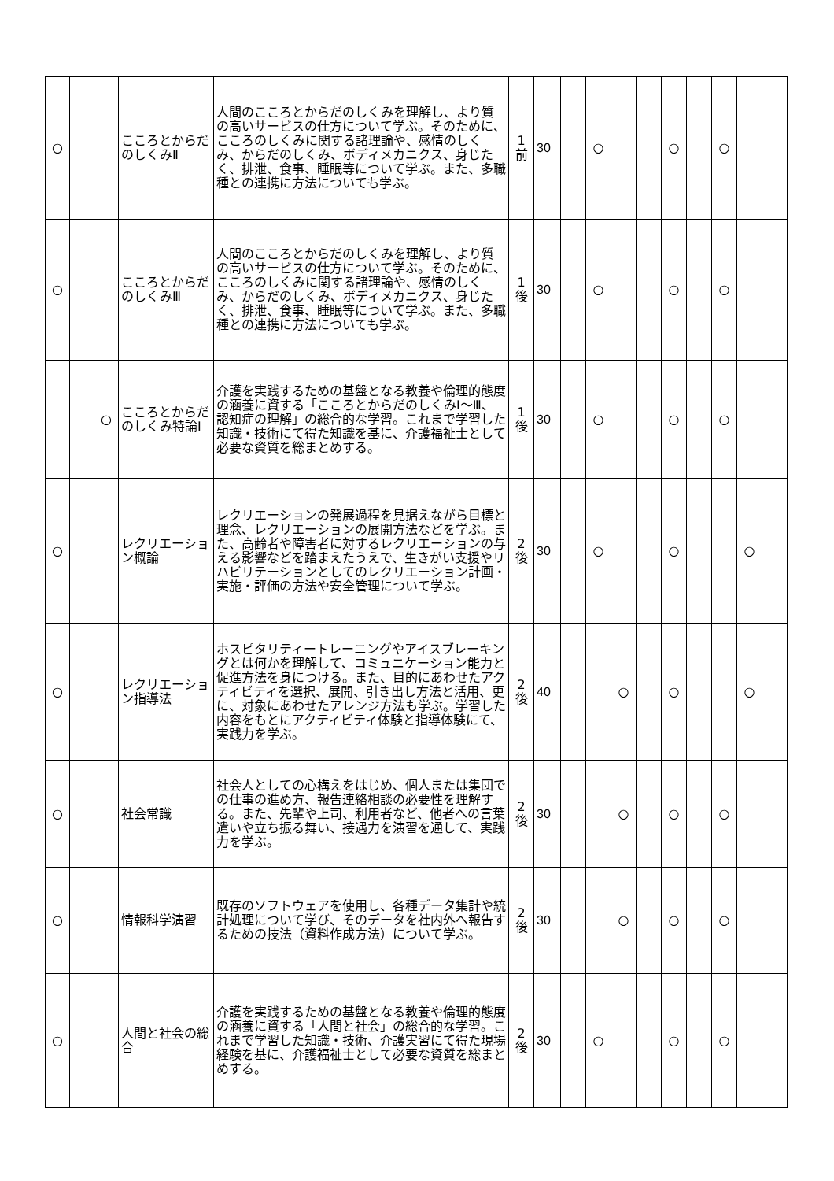| ○ | | | こころとからだのしくみⅡ | 人間のこころとからだのしくみを理解し、より質の高いサービスの仕方について学ぶ。そのために、こころのしくみに関する諸理論や、感情のしくみ、からだのしくみ、ボディメカニクス、身じたく、排泄、食事、睡眠等について学ぶ。また、多職種との連携に方法についても学ぶ。 | 1 前 | 30 | | ○ | | | ○ | | ○ | | |
| ○ | | | こころとからだのしくみⅢ | 人間のこころとからだのしくみを理解し、より質の高いサービスの仕方について学ぶ。そのために、こころのしくみに関する諸理論や、感情のしくみ、からだのしくみ、ボディメカニクス、身じたく、排泄、食事、睡眠等について学ぶ。また、多職種との連携に方法についても学ぶ。 | 1 後 | 30 | | ○ | | | ○ | | ○ | | |
| | | ○ | こころとからだのしくみ特論Ⅰ | 介護を実践するための基盤となる教養や倫理的態度の涵養に資する「こころとからだのしくみⅠ～Ⅲ、認知症の理解」の総合的な学習。これまで学習した知識・技術にて得た知識を基に、介護福祉士として必要な資質を総まとめする。 | 1 後 | 30 | | ○ | | | ○ | | ○ | | |
| ○ | | | レクリエーション概論 | レクリエーションの発展過程を見据えながら目標と理念、レクリエーションの展開方法などを学ぶ。また、高齢者や障害者に対するレクリエーションの与える影響などを踏まえたうえで、生きがい支援やリハビリテーションとしてのレクリエーション計画・実施・評価の方法や安全管理について学ぶ。 | 2 後 | 30 | | ○ | | | ○ | | | ○ | |
| ○ | | | レクリエーション指導法 | ホスピタリティートレーニングやアイスブレーキングとは何かを理解して、コミュニケーション能力と促進方法を身につける。また、目的にあわせたアクティビティを選択、展開、引き出し方法と活用、更に、対象にあわせたアレンジ方法も学ぶ。学習した内容をもとにアクティビティ体験と指導体験にて、実践力を学ぶ。 | 2 後 | 40 | | | ○ | | ○ | | | ○ | |
| ○ | | | 社会常識 | 社会人としての心構えをはじめ、個人または集団での仕事の進め方、報告連絡相談の必要性を理解する。また、先輩や上司、利用者など、他者への言葉遣いや立ち振る舞い、接遇力を演習を通して、実践力を学ぶ。 | 2 後 | 30 | | | ○ | | ○ | | ○ | | |
| ○ | | | 情報科学演習 | 既存のソフトウェアを使用し、各種データ集計や統計処理について学び、そのデータを社内外へ報告するための技法（資料作成方法）について学ぶ。 | 2 後 | 30 | | | ○ | | ○ | | ○ | | |
| ○ | | | 人間と社会の総合 | 介護を実践するための基盤となる教養や倫理的態度の涵養に資する「人間と社会」の総合的な学習。これまで学習した知識・技術、介護実習にて得た現場経験を基に、介護福祉士として必要な資質を総まとめする。 | 2 後 | 30 | | ○ | | | ○ | | ○ | | |